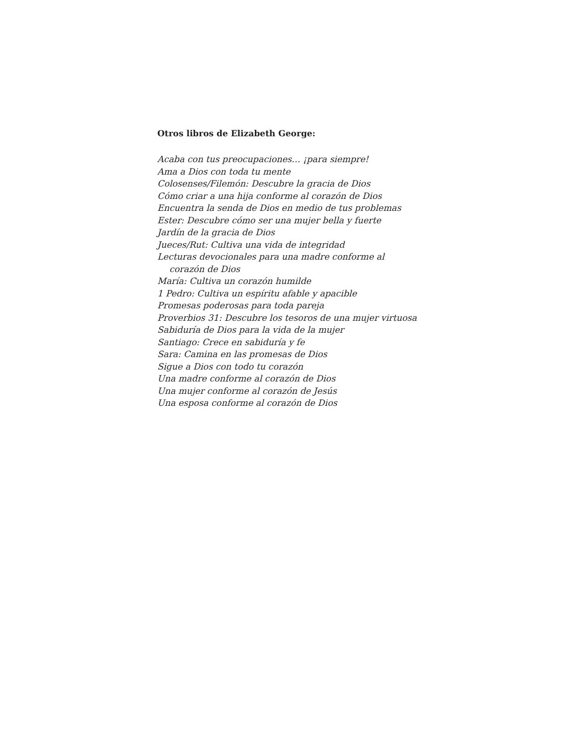Otros libros de Elizabeth George:
Acaba con tus preocupaciones… ¡para siempre!
Ama a Dios con toda tu mente
Colosenses/Filemón: Descubre la gracia de Dios
Cómo criar a una hija conforme al corazón de Dios
Encuentra la senda de Dios en medio de tus problemas
Ester: Descubre cómo ser una mujer bella y fuerte
Jardín de la gracia de Dios
Jueces/Rut: Cultiva una vida de integridad
Lecturas devocionales para una madre conforme al
corazón de Dios
María: Cultiva un corazón humilde
1 Pedro: Cultiva un espíritu afable y apacible
Promesas poderosas para toda pareja
Proverbios 31: Descubre los tesoros de una mujer virtuosa
Sabiduría de Dios para la vida de la mujer
Santiago: Crece en sabiduría y fe
Sara: Camina en las promesas de Dios
Sigue a Dios con todo tu corazón
Una madre conforme al corazón de Dios
Una mujer conforme al corazón de Jesús
Una esposa conforme al corazón de Dios